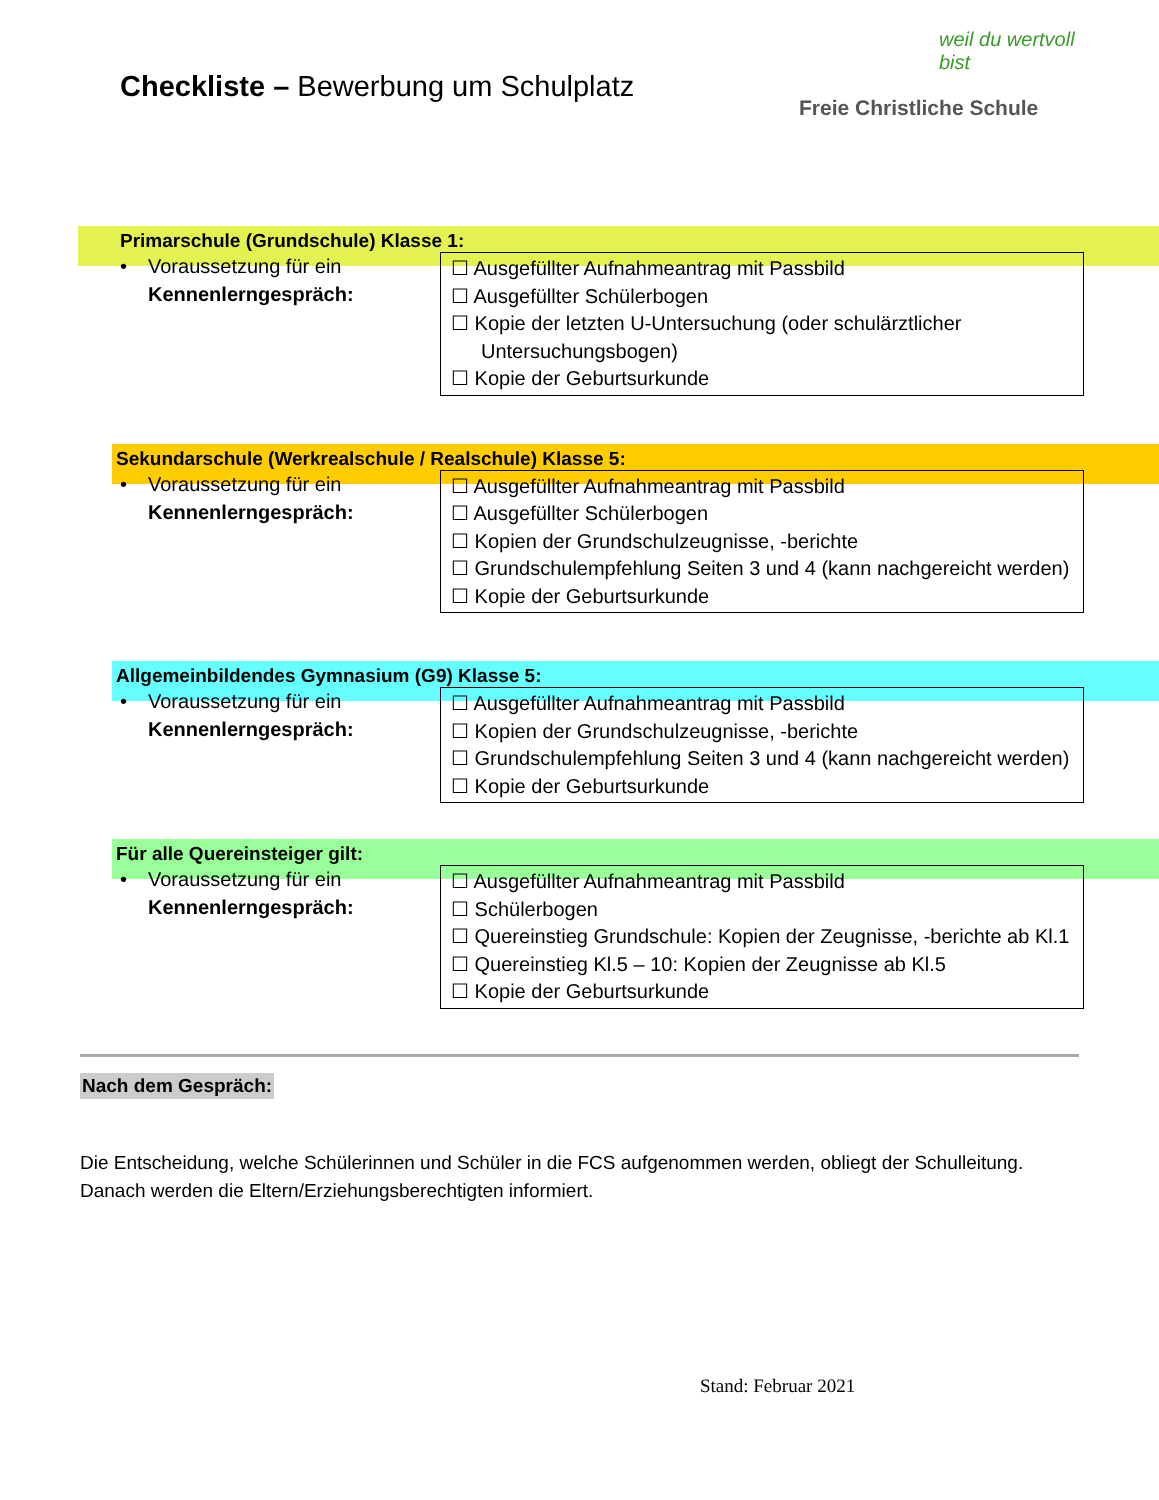Checkliste – Bewerbung um Schulplatz
weil du wertvoll bist
Freie Christliche Schule
Primarschule (Grundschule) Klasse 1:
• Voraussetzung für ein
Kennenlerngespräch:
☐ Ausgefüllter Aufnahmeantrag mit Passbild
☐ Ausgefüllter Schülerbogen
☐ Kopie der letzten U-Untersuchung (oder schulärztlicher Untersuchungsbogen)
☐ Kopie der Geburtsurkunde
Sekundarschule (Werkrealschule / Realschule) Klasse 5:
• Voraussetzung für ein
Kennenlerngespräch:
☐ Ausgefüllter Aufnahmeantrag mit Passbild
☐ Ausgefüllter Schülerbogen
☐ Kopien der Grundschulzeugnisse, -berichte
☐ Grundschulempfehlung Seiten 3 und 4 (kann nachgereicht werden)
☐ Kopie der Geburtsurkunde
Allgemeinbildendes Gymnasium (G9) Klasse 5:
• Voraussetzung für ein
Kennenlerngespräch:
☐ Ausgefüllter Aufnahmeantrag mit Passbild
☐ Kopien der Grundschulzeugnisse, -berichte
☐ Grundschulempfehlung Seiten 3 und 4 (kann nachgereicht werden)
☐ Kopie der Geburtsurkunde
Für alle Quereinsteiger gilt:
• Voraussetzung für ein
Kennenlerngespräch:
☐ Ausgefüllter Aufnahmeantrag mit Passbild
☐ Schülerbogen
☐ Quereinstieg Grundschule: Kopien der Zeugnisse, -berichte ab Kl.1
☐ Quereinstieg Kl.5 – 10: Kopien der Zeugnisse ab Kl.5
☐ Kopie der Geburtsurkunde
Nach dem Gespräch:
Die Entscheidung, welche Schülerinnen und Schüler in die FCS aufgenommen werden, obliegt der Schulleitung. Danach werden die Eltern/Erziehungsberechtigten informiert.
Stand: Februar 2021